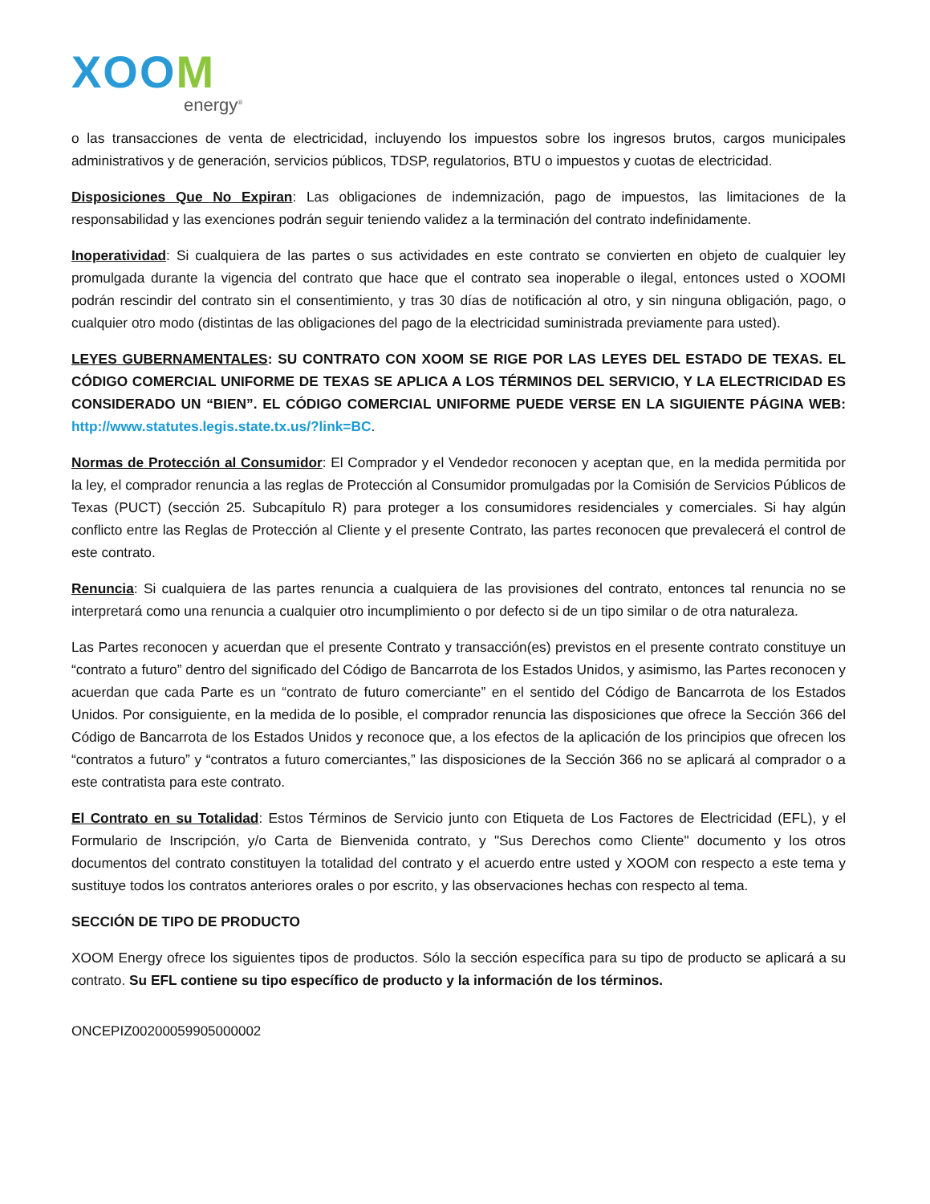XOOM
energy<sup>®</sup>
o las transacciones de venta de electricidad, incluyendo los impuestos sobre los ingresos brutos, cargos municipales administrativos y de generación, servicios públicos, TDSP, regulatorios, BTU o impuestos y cuotas de electricidad.
Disposiciones Que No Expiran: Las obligaciones de indemnización, pago de impuestos, las limitaciones de la responsabilidad y las exenciones podrán seguir teniendo validez a la terminación del contrato indefinidamente.
Inoperatividad: Si cualquiera de las partes o sus actividades en este contrato se convierten en objeto de cualquier ley promulgada durante la vigencia del contrato que hace que el contrato sea inoperable o ilegal, entonces usted o XOOMI podrán rescindir del contrato sin el consentimiento, y tras 30 días de notificación al otro, y sin ninguna obligación, pago, o cualquier otro modo (distintas de las obligaciones del pago de la electricidad suministrada previamente para usted).
LEYES GUBERNAMENTALES: SU CONTRATO CON XOOM SE RIGE POR LAS LEYES DEL ESTADO DE TEXAS. EL CÓDIGO COMERCIAL UNIFORME DE TEXAS SE APLICA A LOS TÉRMINOS DEL SERVICIO, Y LA ELECTRICIDAD ES CONSIDERADO UN “BIEN”. EL CÓDIGO COMERCIAL UNIFORME PUEDE VERSE EN LA SIGUIENTE PÁGINA WEB: http://www.statutes.legis.state.tx.us/?link=BC.
Normas de Protección al Consumidor: El Comprador y el Vendedor reconocen y aceptan que, en la medida permitida por la ley, el comprador renuncia a las reglas de Protección al Consumidor promulgadas por la Comisión de Servicios Públicos de Texas (PUCT) (sección 25. Subcapítulo R) para proteger a los consumidores residenciales y comerciales. Si hay algún conflicto entre las Reglas de Protección al Cliente y el presente Contrato, las partes reconocen que prevalecerá el control de este contrato.
Renuncia: Si cualquiera de las partes renuncia a cualquiera de las provisiones del contrato, entonces tal renuncia no se interpretará como una renuncia a cualquier otro incumplimiento o por defecto si de un tipo similar o de otra naturaleza.
Las Partes reconocen y acuerdan que el presente Contrato y transacción(es) previstos en el presente contrato constituye un “contrato a futuro” dentro del significado del Código de Bancarrota de los Estados Unidos, y asimismo, las Partes reconocen y acuerdan que cada Parte es un “contrato de futuro comerciante” en el sentido del Código de Bancarrota de los Estados Unidos. Por consiguiente, en la medida de lo posible, el comprador renuncia las disposiciones que ofrece la Sección 366 del Código de Bancarrota de los Estados Unidos y reconoce que, a los efectos de la aplicación de los principios que ofrecen los “contratos a futuro” y “contratos a futuro comerciantes,” las disposiciones de la Sección 366 no se aplicará al comprador o a este contratista para este contrato.
El Contrato en su Totalidad: Estos Términos de Servicio junto con Etiqueta de Los Factores de Electricidad (EFL), y el Formulario de Inscripción, y/o Carta de Bienvenida contrato, y "Sus Derechos como Cliente" documento y los otros documentos del contrato constituyen la totalidad del contrato y el acuerdo entre usted y XOOM con respecto a este tema y sustituye todos los contratos anteriores orales o por escrito, y las observaciones hechas con respecto al tema.
SECCIÓN DE TIPO DE PRODUCTO
XOOM Energy ofrece los siguientes tipos de productos. Sólo la sección específica para su tipo de producto se aplicará a su contrato. Su EFL contiene su tipo específico de producto y la información de los términos.
ONCEPIZ00200059905000002